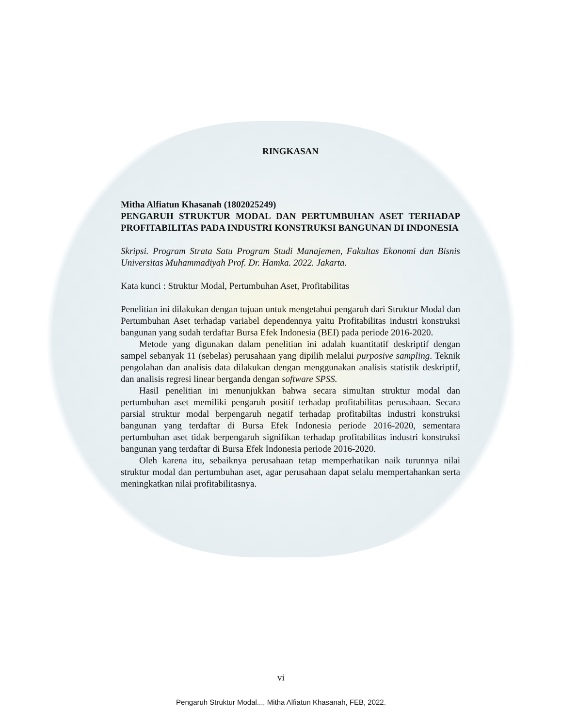RINGKASAN
Mitha Alfiatun Khasanah (1802025249)
PENGARUH STRUKTUR MODAL DAN PERTUMBUHAN ASET TERHADAP PROFITABILITAS PADA INDUSTRI KONSTRUKSI BANGUNAN DI INDONESIA
Skripsi. Program Strata Satu Program Studi Manajemen, Fakultas Ekonomi dan Bisnis Universitas Muhammadiyah Prof. Dr. Hamka. 2022. Jakarta.
Kata kunci : Struktur Modal, Pertumbuhan Aset, Profitabilitas
Penelitian ini dilakukan dengan tujuan untuk mengetahui pengaruh dari Struktur Modal dan Pertumbuhan Aset terhadap variabel dependennya yaitu Profitabilitas industri konstruksi bangunan yang sudah terdaftar Bursa Efek Indonesia (BEI) pada periode 2016-2020.
Metode yang digunakan dalam penelitian ini adalah kuantitatif deskriptif dengan sampel sebanyak 11 (sebelas) perusahaan yang dipilih melalui purposive sampling. Teknik pengolahan dan analisis data dilakukan dengan menggunakan analisis statistik deskriptif, dan analisis regresi linear berganda dengan software SPSS.
Hasil penelitian ini menunjukkan bahwa secara simultan struktur modal dan pertumbuhan aset memiliki pengaruh positif terhadap profitabilitas perusahaan. Secara parsial struktur modal berpengaruh negatif terhadap profitabiltas industri konstruksi bangunan yang terdaftar di Bursa Efek Indonesia periode 2016-2020, sementara pertumbuhan aset tidak berpengaruh signifikan terhadap profitabilitas industri konstruksi bangunan yang terdaftar di Bursa Efek Indonesia periode 2016-2020.
Oleh karena itu, sebaiknya perusahaan tetap memperhatikan naik turunnya nilai struktur modal dan pertumbuhan aset, agar perusahaan dapat selalu mempertahankan serta meningkatkan nilai profitabilitasnya.
vi
Pengaruh Struktur Modal..., Mitha Alfiatun Khasanah, FEB, 2022.